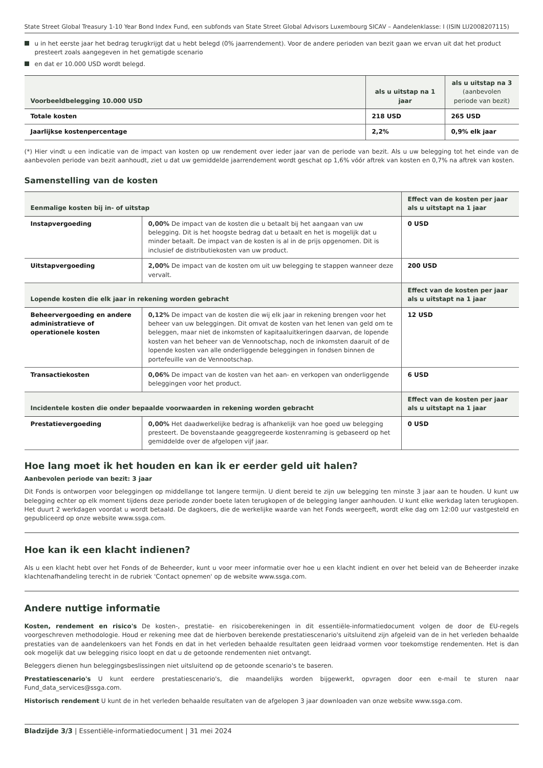State Street Global Treasury 1-10 Year Bond Index Fund, een subfonds van State Street Global Advisors Luxembourg SICAV – Aandelenklasse: I (ISIN LU2008207115)
u in het eerste jaar het bedrag terugkrijgt dat u hebt belegd (0% jaarrendement). Voor de andere perioden van bezit gaan we ervan uit dat het product presteert zoals aangegeven in het gematigde scenario
en dat er 10.000 USD wordt belegd.
| Voorbeeldbelegging 10.000 USD | als u uitstap na 1 jaar | als u uitstap na 3 (aanbevolen periode van bezit) |
| --- | --- | --- |
| Totale kosten | 218 USD | 265 USD |
| Jaarlijkse kostenpercentage | 2,2% | 0,9% elk jaar |
(*) Hier vindt u een indicatie van de impact van kosten op uw rendement over ieder jaar van de periode van bezit. Als u uw belegging tot het einde van de aanbevolen periode van bezit aanhoudt, ziet u dat uw gemiddelde jaarrendement wordt geschat op 1,6% vóór aftrek van kosten en 0,7% na aftrek van kosten.
Samenstelling van de kosten
| Eenmalige kosten bij in- of uitstap | | Effect van de kosten per jaar als u uitstapt na 1 jaar |
| --- | --- | --- |
| Instapvergoeding | 0,00% De impact van de kosten die u betaalt bij het aangaan van uw belegging. Dit is het hoogste bedrag dat u betaalt en het is mogelijk dat u minder betaalt. De impact van de kosten is al in de prijs opgenomen. Dit is inclusief de distributiekosten van uw product. | 0 USD |
| Uitstapvergoeding | 2,00% De impact van de kosten om uit uw belegging te stappen wanneer deze vervalt. | 200 USD |
| Lopende kosten die elk jaar in rekening worden gebracht | | Effect van de kosten per jaar als u uitstapt na 1 jaar |
| Beheervergoeding en andere administratieve of operationele kosten | 0,12% De impact van de kosten die wij elk jaar in rekening brengen voor het beheer van uw beleggingen. Dit omvat de kosten van het lenen van geld om te beleggen, maar niet de inkomsten of kapitaaluitkeringen daarvan, de lopende kosten van het beheer van de Vennootschap, noch de inkomsten daaruit of de lopende kosten van alle onderliggende beleggingen in fondsen binnen de portefeuille van de Vennootschap. | 12 USD |
| Transactiekosten | 0,06% De impact van de kosten van het aan- en verkopen van onderliggende beleggingen voor het product. | 6 USD |
| Incidentele kosten die onder bepaalde voorwaarden in rekening worden gebracht | | Effect van de kosten per jaar als u uitstapt na 1 jaar |
| Prestatievergoeding | 0,00% Het daadwerkelijke bedrag is afhankelijk van hoe goed uw belegging presteert. De bovenstaande geaggregeerde kostenraming is gebaseerd op het gemiddelde over de afgelopen vijf jaar. | 0 USD |
Hoe lang moet ik het houden en kan ik er eerder geld uit halen?
Aanbevolen periode van bezit: 3 jaar
Dit Fonds is ontworpen voor beleggingen op middellange tot langere termijn. U dient bereid te zijn uw belegging ten minste 3 jaar aan te houden. U kunt uw belegging echter op elk moment tijdens deze periode zonder boete laten terugkopen of de belegging langer aanhouden. U kunt elke werkdag laten terugkopen. Het duurt 2 werkdagen voordat u wordt betaald. De dagkoers, die de werkelijke waarde van het Fonds weergeeft, wordt elke dag om 12:00 uur vastgesteld en gepubliceerd op onze website www.ssga.com.
Hoe kan ik een klacht indienen?
Als u een klacht hebt over het Fonds of de Beheerder, kunt u voor meer informatie over hoe u een klacht indient en over het beleid van de Beheerder inzake klachtenafhandeling terecht in de rubriek 'Contact opnemen' op de website www.ssga.com.
Andere nuttige informatie
Kosten, rendement en risico's De kosten-, prestatie- en risicoberekeningen in dit essentiële-informatiedocument volgen de door de EU-regels voorgeschreven methodologie. Houd er rekening mee dat de hierboven berekende prestatiescenario's uitsluitend zijn afgeleid van de in het verleden behaalde prestaties van de aandelenkoers van het Fonds en dat in het verleden behaalde resultaten geen leidraad vormen voor toekomstige rendementen. Het is dan ook mogelijk dat uw belegging risico loopt en dat u de getoonde rendementen niet ontvangt.
Beleggers dienen hun beleggingsbeslissingen niet uitsluitend op de getoonde scenario's te baseren.
Prestatiescenario's U kunt eerdere prestatiescenario's, die maandelijks worden bijgewerkt, opvragen door een e-mail te sturen naar Fund_data_services@ssga.com.
Historisch rendement U kunt de in het verleden behaalde resultaten van de afgelopen 3 jaar downloaden van onze website www.ssga.com.
Bladzijde 3/3 | Essentiële-informatiedocument | 31 mei 2024